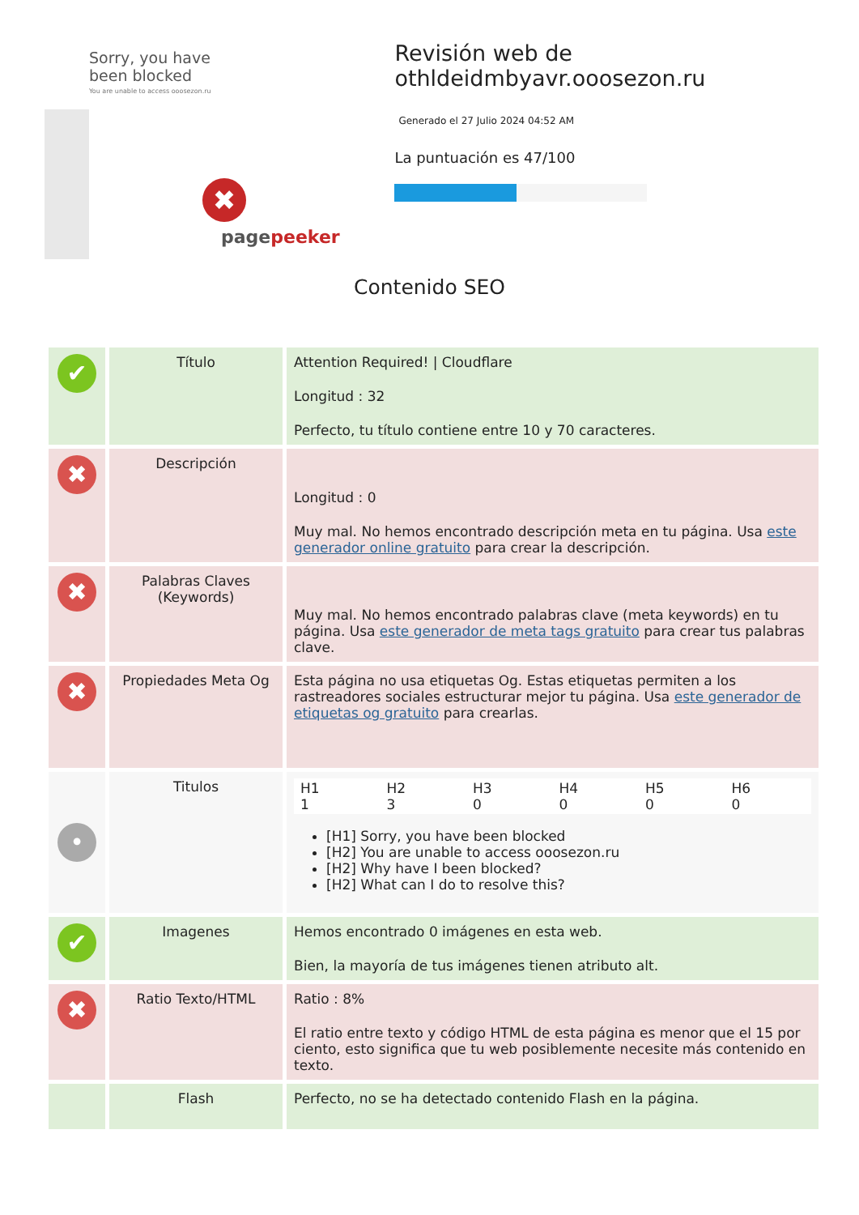Sorry, you have been blocked
You are unable to access ooosezon.ru
✖
pagepeeker
Revisión web de othldeidmbyavr.ooosezon.ru
Generado el 27 Julio 2024 04:52 AM
La puntuación es 47/100
Contenido SEO
| ✔ | Título | Attention Required! / Cloudflare Longitud : 32 Perfecto, tu título contiene entre 10 y 70 caracteres. |
| ✖ | Descripción | Longitud : 0 Muy mal. No hemos encontrado descripción meta en tu página. Usa este generador online gratuito para crear la descripción. |
| ✖ | Palabras Claves (Keywords) | Muy mal. No hemos encontrado palabras clave (meta keywords) en tu página. Usa este generador de meta tags gratuito para crear tus palabras clave. |
| ✖ | Propiedades Meta Og | Esta página no usa etiquetas Og. Estas etiquetas permiten a los rastreadores sociales estructurar mejor tu página. Usa este generador de etiquetas og gratuito para crearlas. |
| • | Titulos | / H1 1 / H2 3 / H3 0 / H4 0 / H5 0 / H6 0 / [H1] Sorry, you have been blocked [H2] You are unable to access ooosezon.ru [H2] Why have I been blocked? [H2] What can I do to resolve this? |
| ✔ | Imagenes | Hemos encontrado 0 imágenes en esta web. Bien, la mayoría de tus imágenes tienen atributo alt. |
| ✖ | Ratio Texto/HTML | Ratio : 8% El ratio entre texto y código HTML de esta página es menor que el 15 por ciento, esto significa que tu web posiblemente necesite más contenido en texto. |
| | Flash | Perfecto, no se ha detectado contenido Flash en la página. |